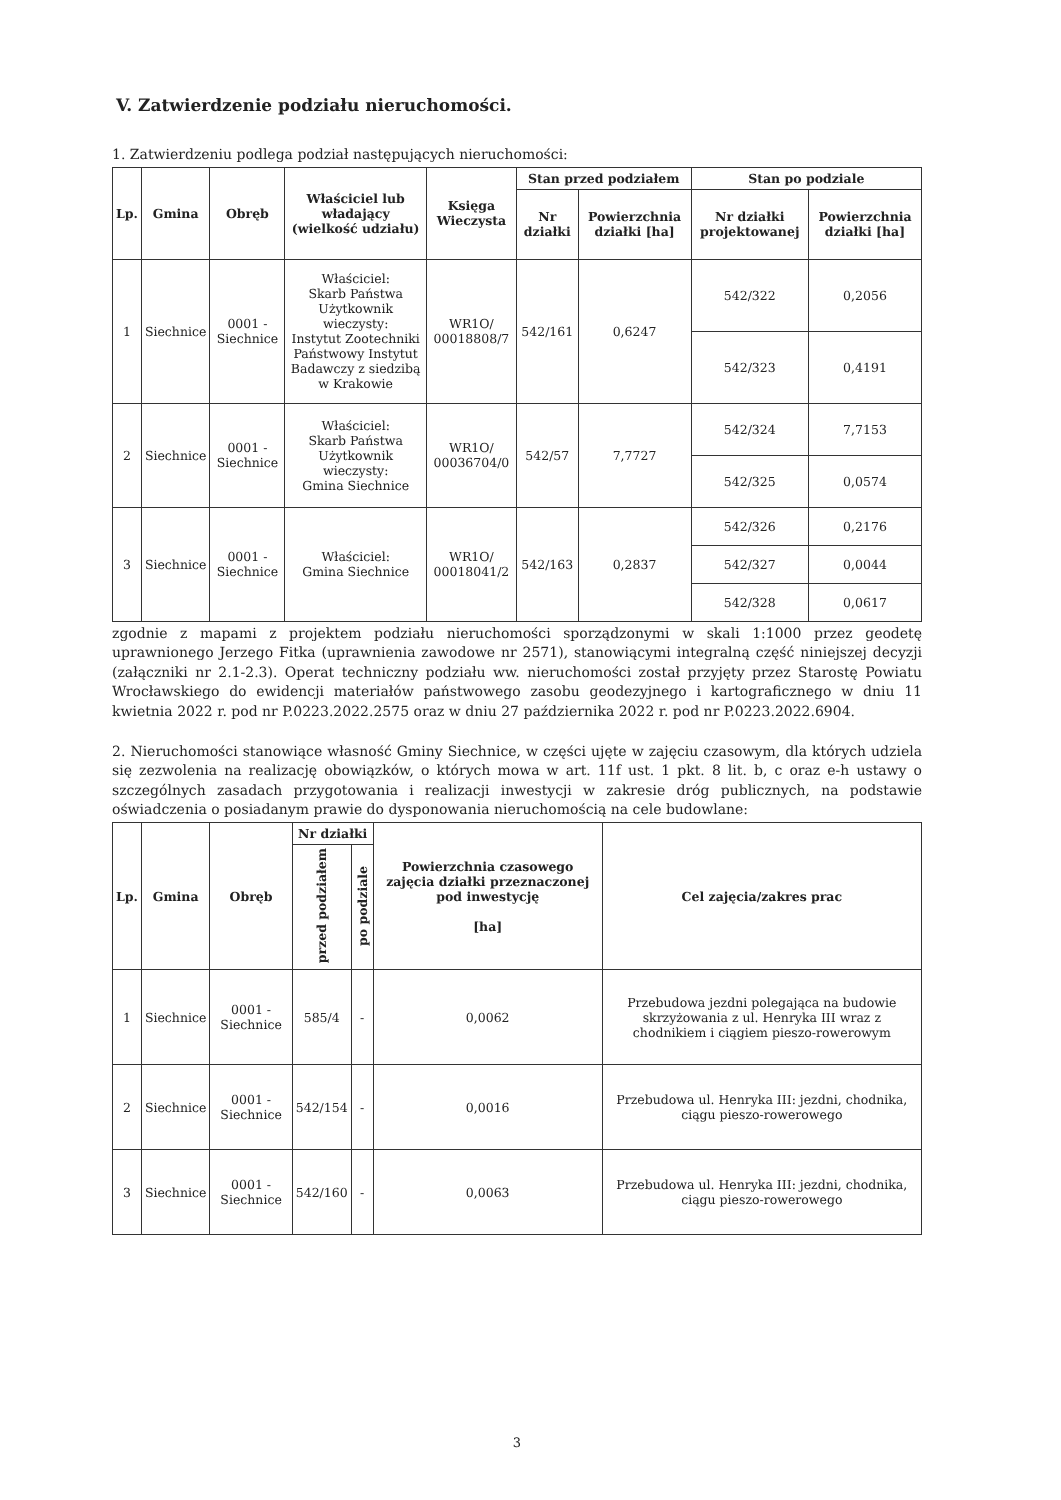V. Zatwierdzenie podziału nieruchomości.
1. Zatwierdzeniu podlega podział następujących nieruchomości:
| Lp. | Gmina | Obręb | Właściciel lub władający (wielkość udziału) | Księga Wieczysta | Stan przed podziałem | | Stan po podziale | |
| --- | --- | --- | --- | --- | --- | --- | --- | --- |
| | | | | | Nr działki | Powierzchnia działki [ha] | Nr działki projektowanej | Powierzchnia działki [ha] |
| 1 | Siechnice | 0001 - Siechnice | Właściciel: Skarb Państwa Użytkownik wieczysty: Instytut Zootechniki Państwowy Instytut Badawczy z siedzibą w Krakowie | WR1O/ 00018808/7 | 542/161 | 0,6247 | 542/322 | 0,2056 |
| | | | | | | | 542/323 | 0,4191 |
| 2 | Siechnice | 0001 - Siechnice | Właściciel: Skarb Państwa Użytkownik wieczysty: Gmina Siechnice | WR1O/ 00036704/0 | 542/57 | 7,7727 | 542/324 | 7,7153 |
| | | | | | | | 542/325 | 0,0574 |
| 3 | Siechnice | 0001 - Siechnice | Właściciel: Gmina Siechnice | WR1O/ 00018041/2 | 542/163 | 0,2837 | 542/326 | 0,2176 |
| | | | | | | | 542/327 | 0,0044 |
| | | | | | | | 542/328 | 0,0617 |
zgodnie z mapami z projektem podziału nieruchomości sporządzonymi w skali 1:1000 przez geodetę uprawnionego Jerzego Fitka (uprawnienia zawodowe nr 2571), stanowiącymi integralną część niniejszej decyzji (załączniki nr 2.1-2.3). Operat techniczny podziału ww. nieruchomości został przyjęty przez Starostę Powiatu Wrocławskiego do ewidencji materiałów państwowego zasobu geodezyjnego i kartograficznego w dniu 11 kwietnia 2022 r. pod nr P.0223.2022.2575 oraz w dniu 27 października 2022 r. pod nr P.0223.2022.6904.
2. Nieruchomości stanowiące własność Gminy Siechnice, w części ujęte w zajęciu czasowym, dla których udziela się zezwolenia na realizację obowiązków, o których mowa w art. 11f ust. 1 pkt. 8 lit. b, c oraz e-h ustawy o szczególnych zasadach przygotowania i realizacji inwestycji w zakresie dróg publicznych, na podstawie oświadczenia o posiadanym prawie do dysponowania nieruchomością na cele budowlane:
| Lp. | Gmina | Obręb | Nr działki | | Powierzchnia czasowego zajęcia działki przeznaczonej pod inwestycję [ha] | Cel zajęcia/zakres prac |
| --- | --- | --- | --- | --- | --- | --- |
| | | | przed podziałem | po podziale | | |
| 1 | Siechnice | 0001 - Siechnice | 585/4 | - | 0,0062 | Przebudowa jezdni polegająca na budowie skrzyżowania z ul. Henryka III wraz z chodnikiem i ciągiem pieszo-rowerowym |
| 2 | Siechnice | 0001 - Siechnice | 542/154 | - | 0,0016 | Przebudowa ul. Henryka III: jezdni, chodnika, ciągu pieszo-rowerowego |
| 3 | Siechnice | 0001 - Siechnice | 542/160 | - | 0,0063 | Przebudowa ul. Henryka III: jezdni, chodnika, ciągu pieszo-rowerowego |
3